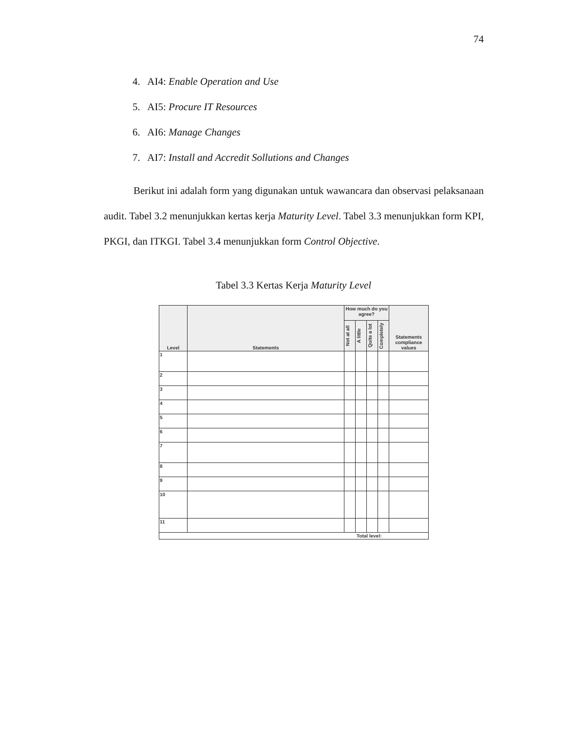74
4. AI4: Enable Operation and Use
5. AI5: Procure IT Resources
6. AI6: Manage Changes
7. AI7: Install and Accredit Sollutions and Changes
Berikut ini adalah form yang digunakan untuk wawancara dan observasi pelaksanaan audit. Tabel 3.2 menunjukkan kertas kerja Maturity Level. Tabel 3.3 menunjukkan form KPI, PKGI, dan ITKGI. Tabel 3.4 menunjukkan form Control Objective.
Tabel 3.3 Kertas Kerja Maturity Level
| Level | Statements | How much do you agree? | | | | Statements compliance values |
| --- | --- | --- | --- | --- | --- | --- |
| | | Not at all | A little | Quite a lot | Completely | |
| 1 | | | | | | |
| 2 | | | | | | |
| 3 | | | | | | |
| 4 | | | | | | |
| 5 | | | | | | |
| 6 | | | | | | |
| 7 | | | | | | |
| 8 | | | | | | |
| 9 | | | | | | |
| 10 | | | | | | |
| 11 | | | | | | |
| Total level: | | | | | | |